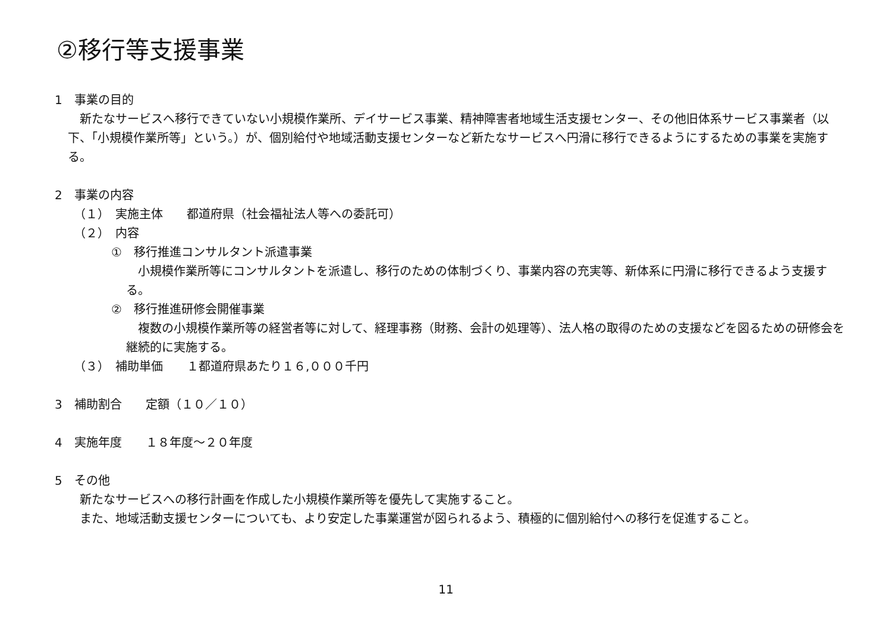②移行等支援事業
1　事業の目的
　新たなサービスへ移行できていない小規模作業所、デイサービス事業、精神障害者地域生活支援センター、その他旧体系サービス事業者（以下、「小規模作業所等」という。）が、個別給付や地域活動支援センターなど新たなサービスへ円滑に移行できるようにするための事業を実施する。
2　事業の内容
（１）　実施主体　　都道府県（社会福祉法人等への委託可）
（２）　内容
①　移行推進コンサルタント派遣事業
　小規模作業所等にコンサルタントを派遣し、移行のための体制づくり、事業内容の充実等、新体系に円滑に移行できるよう支援する。
②　移行推進研修会開催事業
　複数の小規模作業所等の経営者等に対して、経理事務（財務、会計の処理等）、法人格の取得のための支援などを図るための研修会を継続的に実施する。
（３）　補助単価　　１都道府県あたり１６,０００千円
3　補助割合　　定額（１０／１０）
4　実施年度　　１８年度～２０年度
5　その他
　新たなサービスへの移行計画を作成した小規模作業所等を優先して実施すること。
　また、地域活動支援センターについても、より安定した事業運営が図られるよう、積極的に個別給付への移行を促進すること。
11